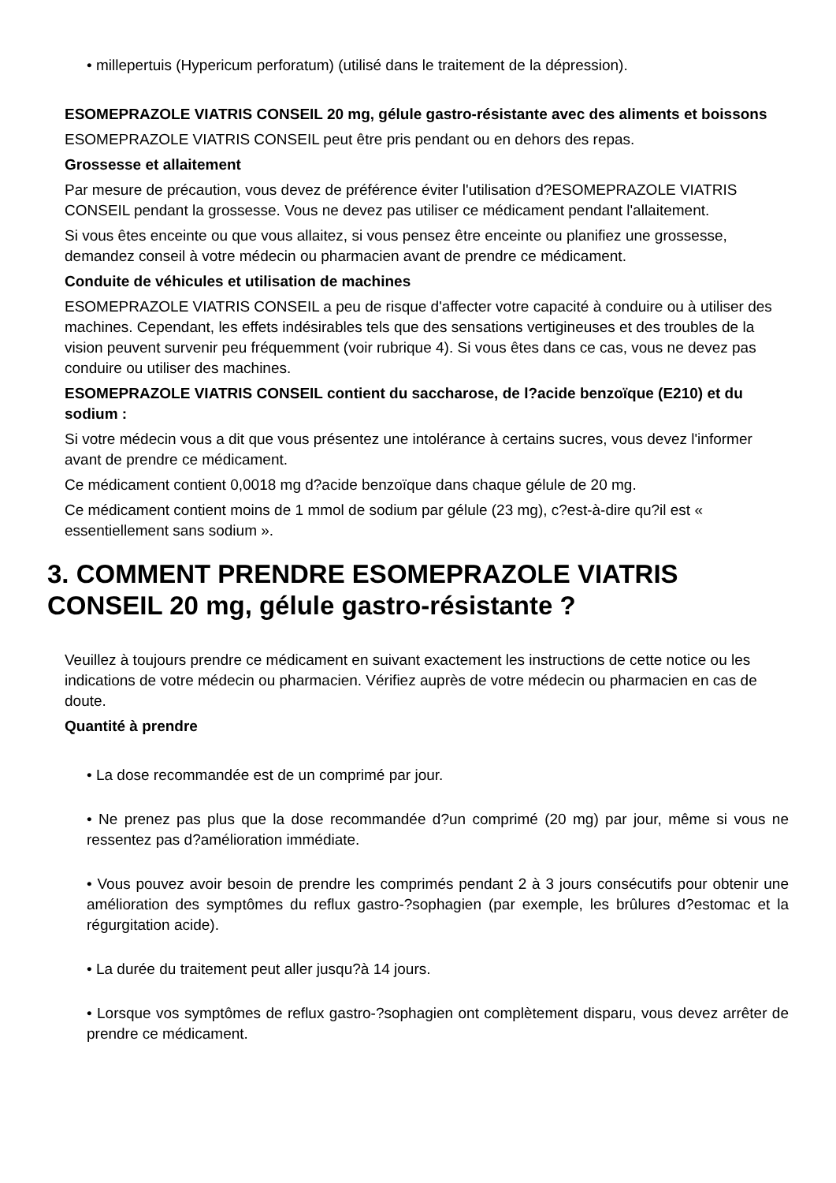• millepertuis (Hypericum perforatum) (utilisé dans le traitement de la dépression).
ESOMEPRAZOLE VIATRIS CONSEIL 20 mg, gélule gastro-résistante avec des aliments et boissons
ESOMEPRAZOLE VIATRIS CONSEIL peut être pris pendant ou en dehors des repas.
Grossesse et allaitement
Par mesure de précaution, vous devez de préférence éviter l'utilisation d?ESOMEPRAZOLE VIATRIS CONSEIL pendant la grossesse. Vous ne devez pas utiliser ce médicament pendant l'allaitement.
Si vous êtes enceinte ou que vous allaitez, si vous pensez être enceinte ou planifiez une grossesse, demandez conseil à votre médecin ou pharmacien avant de prendre ce médicament.
Conduite de véhicules et utilisation de machines
ESOMEPRAZOLE VIATRIS CONSEIL a peu de risque d'affecter votre capacité à conduire ou à utiliser des machines. Cependant, les effets indésirables tels que des sensations vertigineuses et des troubles de la vision peuvent survenir peu fréquemment (voir rubrique 4). Si vous êtes dans ce cas, vous ne devez pas conduire ou utiliser des machines.
ESOMEPRAZOLE VIATRIS CONSEIL contient du saccharose, de l?acide benzoïque (E210) et du sodium :
Si votre médecin vous a dit que vous présentez une intolérance à certains sucres, vous devez l'informer avant de prendre ce médicament.
Ce médicament contient 0,0018 mg d?acide benzoïque dans chaque gélule de 20 mg.
Ce médicament contient moins de 1 mmol de sodium par gélule (23 mg), c?est-à-dire qu?il est « essentiellement sans sodium ».
3. COMMENT PRENDRE ESOMEPRAZOLE VIATRIS CONSEIL 20 mg, gélule gastro-résistante ?
Veuillez à toujours prendre ce médicament en suivant exactement les instructions de cette notice ou les indications de votre médecin ou pharmacien. Vérifiez auprès de votre médecin ou pharmacien en cas de doute.
Quantité à prendre
• La dose recommandée est de un comprimé par jour.
• Ne prenez pas plus que la dose recommandée d?un comprimé (20 mg) par jour, même si vous ne ressentez pas d?amélioration immédiate.
• Vous pouvez avoir besoin de prendre les comprimés pendant 2 à 3 jours consécutifs pour obtenir une amélioration des symptômes du reflux gastro-?sophagien (par exemple, les brûlures d?estomac et la régurgitation acide).
• La durée du traitement peut aller jusqu?à 14 jours.
• Lorsque vos symptômes de reflux gastro-?sophagien ont complètement disparu, vous devez arrêter de prendre ce médicament.